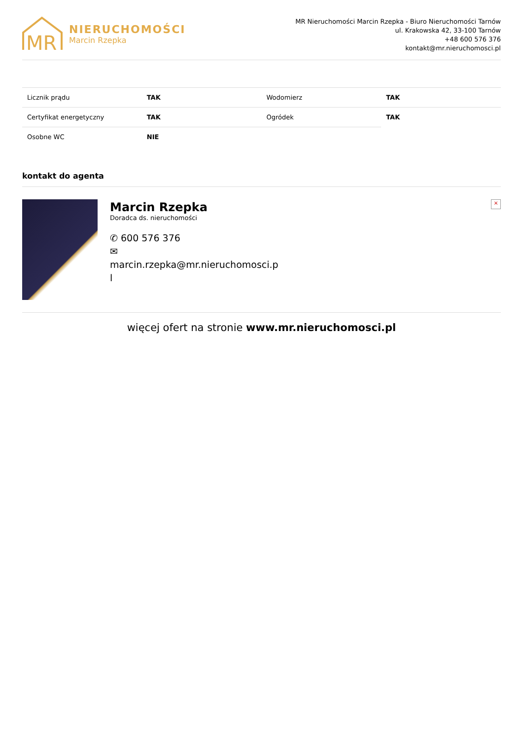MR
NIERUCHOMOŚCI
Marcin Rzepka
MR Nieruchomości Marcin Rzepka - Biuro Nieruchomości Tarnów
ul. Krakowska 42, 33-100 Tarnów
+48 600 576 376
kontakt@mr.nieruchomosci.pl
| Licznik prądu | TAK | Wodomierz | TAK |
| Certyfikat energetyczny | TAK | Ogródek | TAK |
| Osobne WC | NIE | | |
kontakt do agenta
Marcin Rzepka
Doradca ds. nieruchomości
✆ 600 576 376
✉
marcin.rzepka@mr.nieruchomosci.p
l
×
więcej ofert na stronie www.mr.nieruchomosci.pl